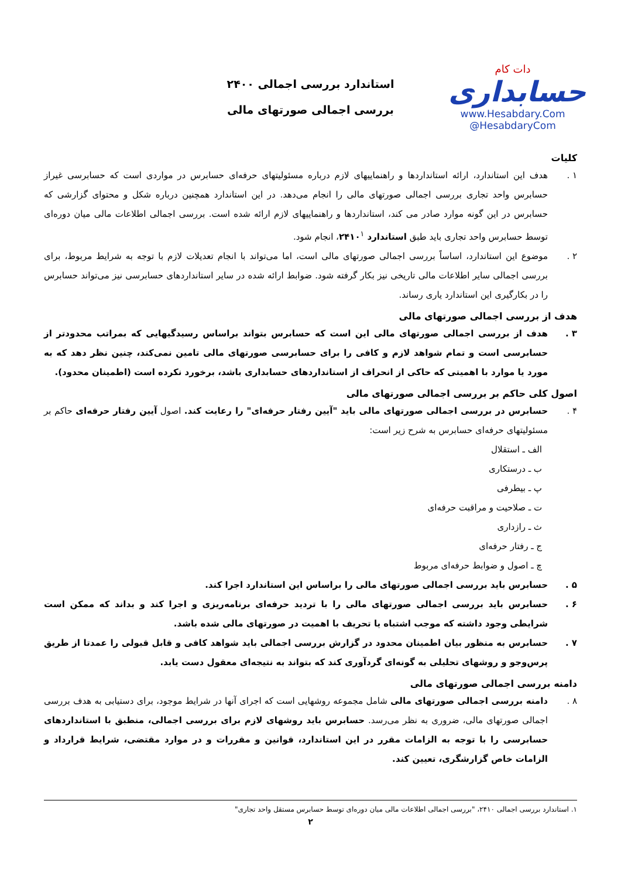دات کام
حسابداری
www.Hesabdary.Com
@HesabdaryCom
استاندارد بررسی اجمالی ۲۴۰۰
بررسی اجمالی صورتهای مالی
کلیات
۱ . هدف این استاندارد، ارائه استانداردها و راهنماییهای لازم درباره مسئولیتهای حرفه‌ای حسابرس در مواردی است که حسابرسی غیراز حسابرس واحد تجاری بررسی اجمالی صورتهای مالی را انجام می‌دهد. در این استاندارد همچنین درباره شکل و محتوای گزارشی که حسابرس در این گونه موارد صادر می کند، استانداردها و راهنماییهای لازم ارائه شده است. بررسی اجمالی اطلاعات مالی میان دوره‌ای توسط حسابرس واحد تجاری باید طبق استاندارد ۲۴۱۰<sup>۱</sup>، انجام شود.
۲ . موضوع این استاندارد، اساساً بررسی اجمالی صورتهای مالی است، اما می‌تواند با انجام تعدیلات لازم با توجه به شرایط مربوط، برای بررسی اجمالی سایر اطلاعات مالی تاریخی نیز بکار گرفته شود. ضوابط ارائه شده در سایر استانداردهای حسابرسی نیز می‌تواند حسابرس را در بکارگیری این استاندارد یاری رساند.
هدف از بررسی اجمالی صورتهای مالی
۳ . هدف از بررسی اجمالی صورتهای مالی این است که حسابرس بتواند براساس رسیدگیهایی که بمراتب محدودتر از حسابرسی است و تمام شواهد لازم و کافی را برای حسابرسی صورتهای مالی تامین نمی‌کند، چنین نظر دهد که به مورد یا موارد با اهمیتی که حاکی از انحراف از استانداردهای حسابداری باشد، برخورد نکرده است (اطمینان محدود).
اصول کلی حاکم بر بررسی اجمالی صورتهای مالی
۴ . حسابرس در بررسی اجمالی صورتهای مالی باید "آیین رفتار حرفه‌ای" را رعایت کند. اصول آیین رفتار حرفه‌ای حاکم بر مسئولیتهای حرفه‌ای حسابرس به شرح زیر است:
الف ـ استقلال
ب ـ درستکاری
پ ـ بیطرفی
ت ـ صلاحیت و مراقبت حرفه‌ای
ث ـ رازداری
ج ـ رفتار حرفه‌ای
چ ـ اصول و ضوابط حرفه‌ای مربوط
۵ . حسابرس باید بررسی اجمالی صورتهای مالی را براساس این استاندارد اجرا کند.
۶ . حسابرس باید بررسی اجمالی صورتهای مالی را با تردید حرفه‌ای برنامه‌ریزی و اجرا کند و بداند که ممکن است شرایطی وجود داشته که موجب اشتباه یا تحریف با اهمیت در صورتهای مالی شده باشد.
۷ . حسابرس به منظور بیان اطمینان محدود در گزارش بررسی اجمالی باید شواهد کافی و قابل قبولی را عمدتا از طریق پرس‌وجو و روشهای تحلیلی به گونه‌ای گردآوری کند که بتواند به نتیجه‌ای معقول دست یابد.
دامنه بررسی اجمالی صورتهای مالی
۸ . دامنه بررسی اجمالی صورتهای مالی شامل مجموعه روشهایی است که اجرای آنها در شرایط موجود، برای دستیابی به هدف بررسی اجمالی صورتهای مالی، ضروری به نظر می‌رسد. حسابرس باید روشهای لازم برای بررسی اجمالی، منطبق با استانداردهای حسابرسی را با توجه به الزامات مقرر در این استاندارد، قوانین و مقررات و در موارد مقتضی، شرایط قرارداد و الزامات خاص گزارشگری، تعیین کند.
۱. استاندارد بررسی اجمالی ۲۴۱۰، "بررسی اجمالی اطلاعات مالی میان دوره‌ای توسط حسابرس مستقل واحد تجاری"
۲